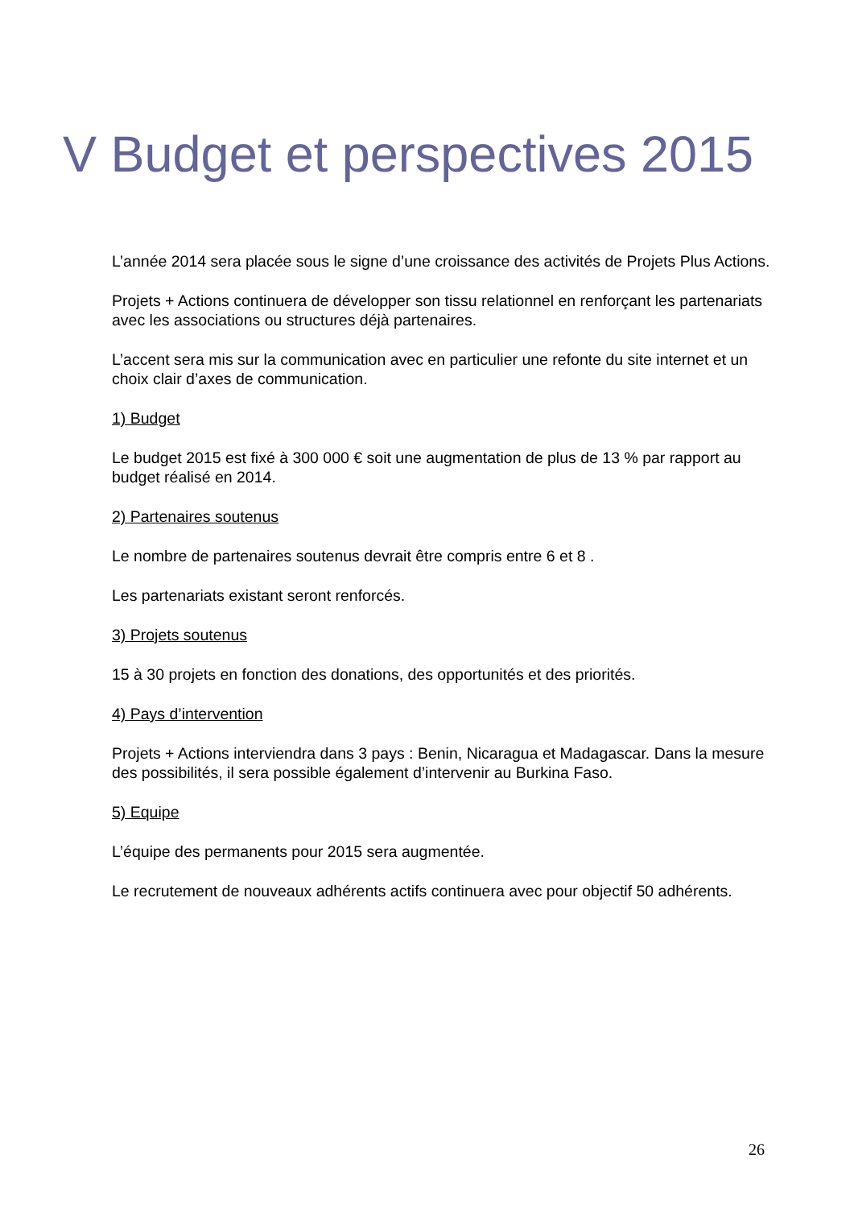V Budget et perspectives 2015
L’année 2014 sera placée sous le signe d’une croissance des activités de Projets Plus Actions.
Projets + Actions continuera de développer son tissu relationnel en renforçant les partenariats avec les associations ou structures déjà partenaires.
L’accent sera mis sur la communication avec en particulier une refonte du site internet et un choix clair d’axes de communication.
1) Budget
Le budget 2015 est fixé à 300 000 € soit une augmentation de plus de 13 % par rapport au budget réalisé en 2014.
2) Partenaires soutenus
Le nombre de partenaires soutenus devrait être compris entre 6 et 8 .
Les partenariats existant seront renforcés.
3) Projets soutenus
15 à 30 projets en fonction des donations, des opportunités et des priorités.
4) Pays d’intervention
Projets + Actions interviendra dans 3 pays : Benin, Nicaragua et Madagascar. Dans la mesure des possibilités, il sera possible également d’intervenir au Burkina Faso.
5) Equipe
L’équipe des permanents pour 2015 sera augmentée.
Le recrutement de nouveaux adhérents actifs continuera avec pour objectif 50 adhérents.
26